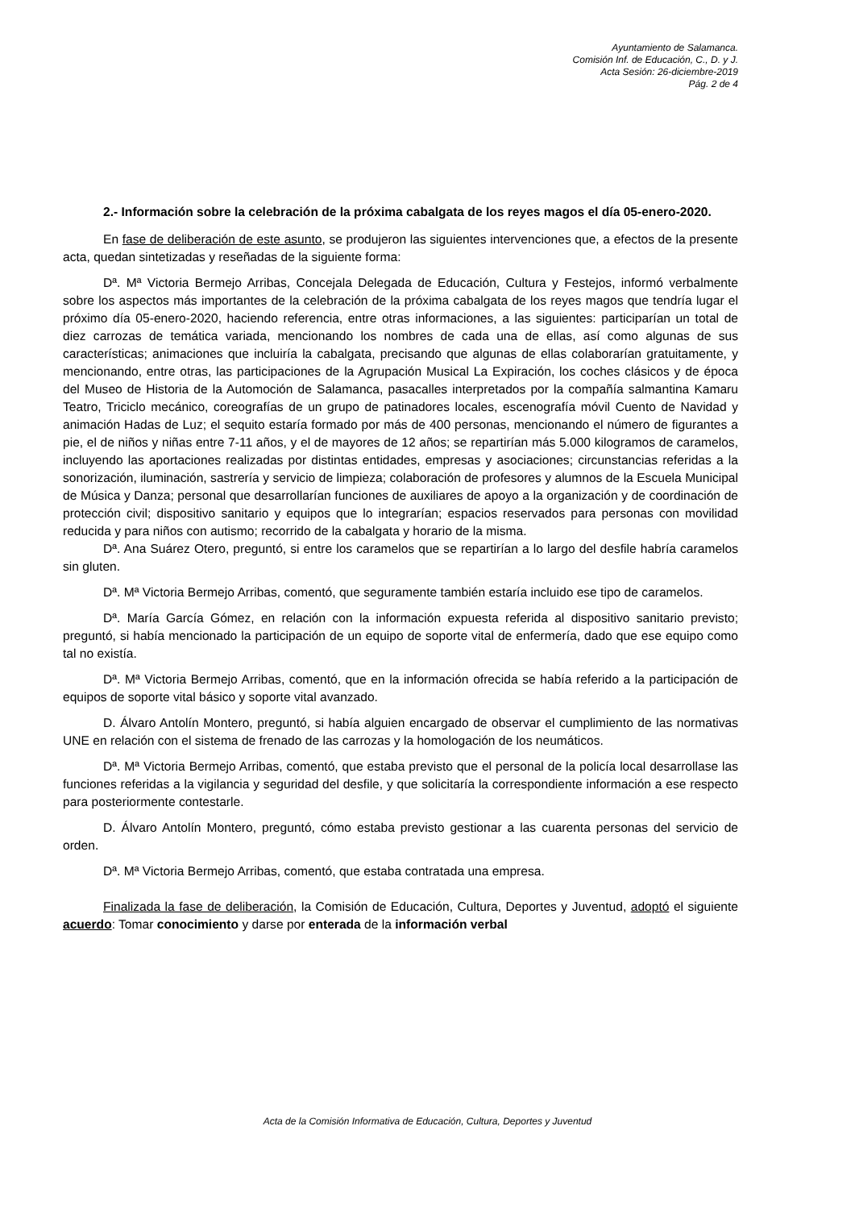Ayuntamiento de Salamanca.
Comisión Inf. de Educación, C., D. y J.
Acta Sesión: 26-diciembre-2019
Pág. 2 de 4
2.- Información sobre la celebración de la próxima cabalgata de los reyes magos el día 05-enero-2020.
En fase de deliberación de este asunto, se produjeron las siguientes intervenciones que, a efectos de la presente acta, quedan sintetizadas y reseñadas de la siguiente forma:
Dª. Mª Victoria Bermejo Arribas, Concejala Delegada de Educación, Cultura y Festejos, informó verbalmente sobre los aspectos más importantes de la celebración de la próxima cabalgata de los reyes magos que tendría lugar el próximo día 05-enero-2020, haciendo referencia, entre otras informaciones, a las siguientes: participarían un total de diez carrozas de temática variada, mencionando los nombres de cada una de ellas, así como algunas de sus características; animaciones que incluiría la cabalgata, precisando que algunas de ellas colaborarían gratuitamente, y mencionando, entre otras, las participaciones de la Agrupación Musical La Expiración, los coches clásicos y de época del Museo de Historia de la Automoción de Salamanca, pasacalles interpretados por la compañía salmantina Kamaru Teatro, Triciclo mecánico, coreografías de un grupo de patinadores locales, escenografía móvil Cuento de Navidad y animación Hadas de Luz; el sequito estaría formado por más de 400 personas, mencionando el número de figurantes a pie, el de niños y niñas entre 7-11 años, y el de mayores de 12 años; se repartirían más 5.000 kilogramos de caramelos, incluyendo las aportaciones realizadas por distintas entidades, empresas y asociaciones; circunstancias referidas a la sonorización, iluminación, sastrería y servicio de limpieza; colaboración de profesores y alumnos de la Escuela Municipal de Música y Danza; personal que desarrollarían funciones de auxiliares de apoyo a la organización y de coordinación de protección civil; dispositivo sanitario y equipos que lo integrarían; espacios reservados para personas con movilidad reducida y para niños con autismo; recorrido de la cabalgata y horario de la misma.
Dª. Ana Suárez Otero, preguntó, si entre los caramelos que se repartirían a lo largo del desfile habría caramelos sin gluten.
Dª. Mª Victoria Bermejo Arribas, comentó, que seguramente también estaría incluido ese tipo de caramelos.
Dª. María García Gómez, en relación con la información expuesta referida al dispositivo sanitario previsto; preguntó, si había mencionado la participación de un equipo de soporte vital de enfermería, dado que ese equipo como tal no existía.
Dª. Mª Victoria Bermejo Arribas, comentó, que en la información ofrecida se había referido a la participación de equipos de soporte vital básico y soporte vital avanzado.
D. Álvaro Antolín Montero, preguntó, si había alguien encargado de observar el cumplimiento de las normativas UNE en relación con el sistema de frenado de las carrozas y la homologación de los neumáticos.
Dª. Mª Victoria Bermejo Arribas, comentó, que estaba previsto que el personal de la policía local desarrollase las funciones referidas a la vigilancia y seguridad del desfile, y que solicitaría la correspondiente información a ese respecto para posteriormente contestarle.
D. Álvaro Antolín Montero, preguntó, cómo estaba previsto gestionar a las cuarenta personas del servicio de orden.
Dª. Mª Victoria Bermejo Arribas, comentó, que estaba contratada una empresa.
Finalizada la fase de deliberación, la Comisión de Educación, Cultura, Deportes y Juventud, adoptó el siguiente acuerdo: Tomar conocimiento y darse por enterada de la información verbal
Acta de la Comisión Informativa de Educación, Cultura, Deportes y Juventud